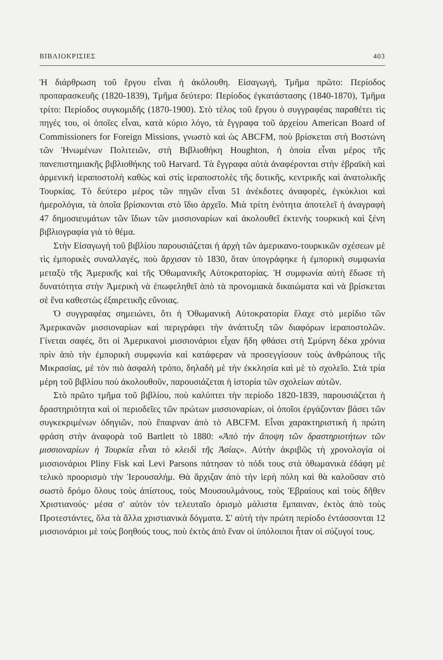ΒΙΒΛΙΟΚΡΙΣΙΕΣ 403
Ἡ διάρθρωση τοῦ ἔργου εἶναι ἡ ἀκόλουθη. Εἰσαγωγή, Τμῆμα πρῶτο: Περίοδος προπαρασκευῆς (1820-1839), Τμῆμα δεύτερο: Περίοδος ἐγκατάστασης (1840-1870), Τμῆμα τρίτο: Περίοδος συγκομιδῆς (1870-1900). Στὸ τέλος τοῦ ἔργου ὁ συγγραφέας παραθέτει τὶς πηγές του, οἱ ὁποῖες εἶναι, κατὰ κύριο λόγο, τὰ ἔγγραφα τοῦ ἀρχείου American Board of Commissioners for Foreign Missions, γνωστὸ καὶ ὡς ABCFM, ποὺ βρίσκεται στὴ Βοστώνη τῶν Ἡνωμένων Πολιτειῶν, στὴ Βιβλιοθήκη Houghton, ἡ ὁποία εἶναι μέρος τῆς πανεπιστημιακῆς βιβλιοθήκης τοῦ Harvard. Τὰ ἔγγραφα αὐτὰ ἀναφέρονται στὴν ἑβραϊκὴ καὶ ἀρμενικὴ ἱεραποστολὴ καθὼς καὶ στὶς ἱεραποστολὲς τῆς δυτικῆς, κεντρικῆς καὶ ἀνατολικῆς Τουρκίας. Τὸ δεύτερο μέρος τῶν πηγῶν εἶναι 51 ἀνέκδοτες ἀναφορές, ἐγκύκλιοι καὶ ἡμερολόγια, τὰ ὁποῖα βρίσκονται στὸ ἴδιο ἀρχεῖο. Μιὰ τρίτη ἑνότητα ἀποτελεῖ ἡ ἀναγραφὴ 47 δημοσιευμάτων τῶν ἴδιων τῶν μισσιοναρίων καὶ ἀκολουθεῖ ἐκτενὴς τουρκικὴ καὶ ξένη βιβλιογραφία γιὰ τὸ θέμα.
Στὴν Εἰσαγωγὴ τοῦ βιβλίου παρουσιάζεται ἡ ἀρχὴ τῶν ἀμερικανο-τουρκικῶν σχέσεων μὲ τὶς ἐμπορικὲς συναλλαγές, ποὺ ἄρχισαν τὸ 1830, ὅταν ὑπογράφηκε ἡ ἐμπορικὴ συμφωνία μεταξὺ τῆς Ἀμερικῆς καὶ τῆς Ὀθωμανικῆς Αὐτοκρατορίας. Ἡ συμφωνία αὐτὴ ἔδωσε τὴ δυνατότητα στὴν Ἀμερικὴ νὰ ἐπωφεληθεῖ ἀπὸ τὰ προνομιακὰ δικαιώματα καὶ νὰ βρίσκεται σὲ ἕνα καθεστὼς ἐξαιρετικῆς εὔνοιας.
Ὁ συγγραφέας σημειώνει, ὅτι ἡ Ὀθωμανικὴ Αὐτοκρατορία ἔλαχε στὸ μερίδιο τῶν Ἀμερικανῶν μισσιοναρίων καὶ περιγράφει τὴν ἀνάπτυξη τῶν διαφόρων ἱεραποστολῶν. Γίνεται σαφές, ὅτι οἱ Ἀμερικανοὶ μισσιονάριοι εἶχαν ἤδη φθάσει στὴ Σμύρνη δέκα χρόνια πρὶν ἀπὸ τὴν ἐμπορικὴ συμφωνία καὶ κατάφεραν νὰ προσεγγίσουν τοὺς ἀνθρώπους τῆς Μικρασίας, μὲ τὸν πιὸ ἀσφαλὴ τρόπο, δηλαδὴ μὲ τὴν ἐκκλησία καὶ μὲ τὸ σχολεῖο. Στὰ τρία μέρη τοῦ βιβλίου ποὺ ἀκολουθοῦν, παρουσιάζεται ἡ ἱστορία τῶν σχολείων αὐτῶν.
Στὸ πρῶτο τμῆμα τοῦ βιβλίου, ποὺ καλύπτει τὴν περίοδο 1820-1839, παρουσιάζεται ἡ δραστηριότητα καὶ οἱ περιοδεῖες τῶν πρώτων μισσιοναρίων, οἱ ὁποῖοι ἐργάζονταν βάσει τῶν συγκεκριμένων ὁδηγιῶν, ποὺ ἔπαιρναν ἀπὸ τὸ ABCFM. Εἶναι χαρακτηριστικὴ ἡ πρώτη φράση στὴν ἀναφορὰ τοῦ Bartlett τὸ 1880: «Ἀπὸ τὴν ἄποψη τῶν δραστηριοτήτων τῶν μισσιοναρίων ἡ Τουρκία εἶναι τὸ κλειδὶ τῆς Ἀσίας». Αὐτὴν ἀκριβῶς τὴ χρονολογία οἱ μισσιονάριοι Pliny Fisk καὶ Levi Parsons πάτησαν τὸ πόδι τους στὰ ὀθωμανικὰ ἐδάφη μὲ τελικὸ προορισμὸ τὴν Ἱερουσαλήμ. Θὰ ἄρχιζαν ἀπὸ τὴν ἱερὴ πόλη καὶ θὰ καλοῦσαν στὸ σωστὸ δρόμο ὅλους τοὺς ἀπίστους, τοὺς Μουσουλμάνους, τοὺς Ἑβραίους καὶ τοὺς δῆθεν Χριστιανούς· μέσα σ' αὐτὸν τὸν τελευταῖο ὁρισμὸ μάλιστα ἔμπαιναν, ἐκτὸς ἀπὸ τοὺς Προτεστάντες, ὅλα τὰ ἄλλα χριστιανικὰ δόγματα. Σ' αὐτὴ τὴν πρώτη περίοδο ἐντάσσονται 12 μισσιονάριοι μὲ τοὺς βοηθούς τους, ποὺ ἐκτὸς ἀπὸ ἕναν οἱ ὑπόλοιποι ἦταν οἱ σύζυγοί τους.